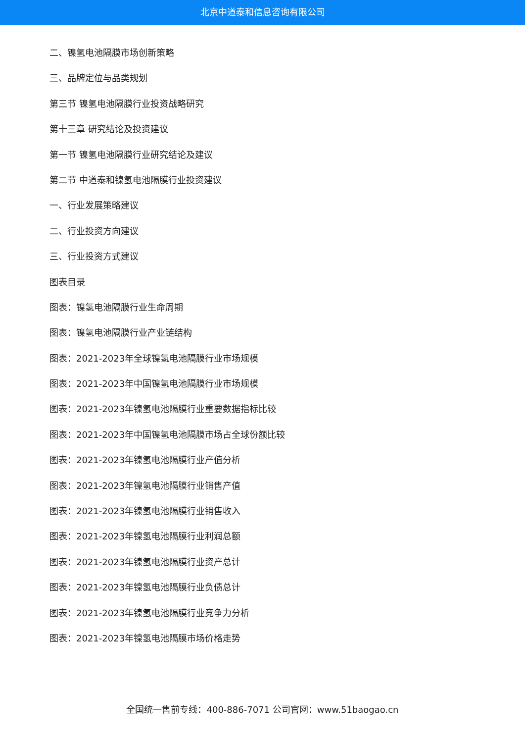北京中道泰和信息咨询有限公司
二、镍氢电池隔膜市场创新策略
三、品牌定位与品类规划
第三节 镍氢电池隔膜行业投资战略研究
第十三章 研究结论及投资建议
第一节 镍氢电池隔膜行业研究结论及建议
第二节 中道泰和镍氢电池隔膜行业投资建议
一、行业发展策略建议
二、行业投资方向建议
三、行业投资方式建议
图表目录
图表：镍氢电池隔膜行业生命周期
图表：镍氢电池隔膜行业产业链结构
图表：2021-2023年全球镍氢电池隔膜行业市场规模
图表：2021-2023年中国镍氢电池隔膜行业市场规模
图表：2021-2023年镍氢电池隔膜行业重要数据指标比较
图表：2021-2023年中国镍氢电池隔膜市场占全球份额比较
图表：2021-2023年镍氢电池隔膜行业产值分析
图表：2021-2023年镍氢电池隔膜行业销售产值
图表：2021-2023年镍氢电池隔膜行业销售收入
图表：2021-2023年镍氢电池隔膜行业利润总额
图表：2021-2023年镍氢电池隔膜行业资产总计
图表：2021-2023年镍氢电池隔膜行业负债总计
图表：2021-2023年镍氢电池隔膜行业竞争力分析
图表：2021-2023年镍氢电池隔膜市场价格走势
全国统一售前专线：400-886-7071 公司官网：www.51baogao.cn